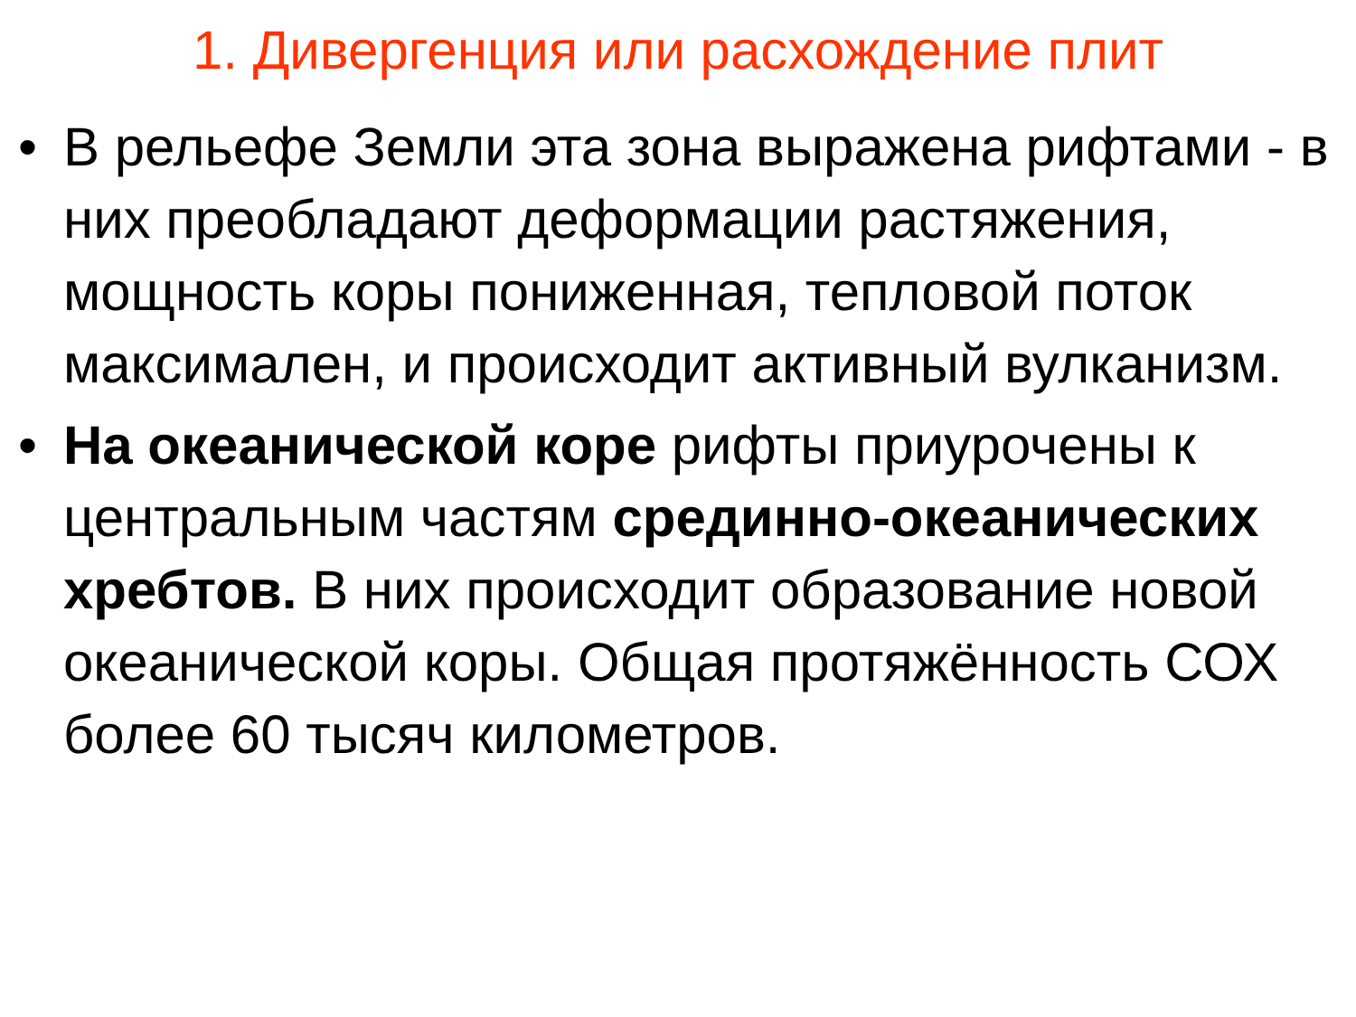1. Дивергенция или расхождение плит
• В рельефе Земли эта зона выражена рифтами - в них преобладают деформации растяжения, мощность коры пониженная, тепловой поток максимален, и происходит активный вулканизм.
• На океанической коре рифты приурочены к центральным частям срединно-океанических хребтов. В них происходит образование новой океанической коры. Общая протяжённость СОХ более 60 тысяч километров.